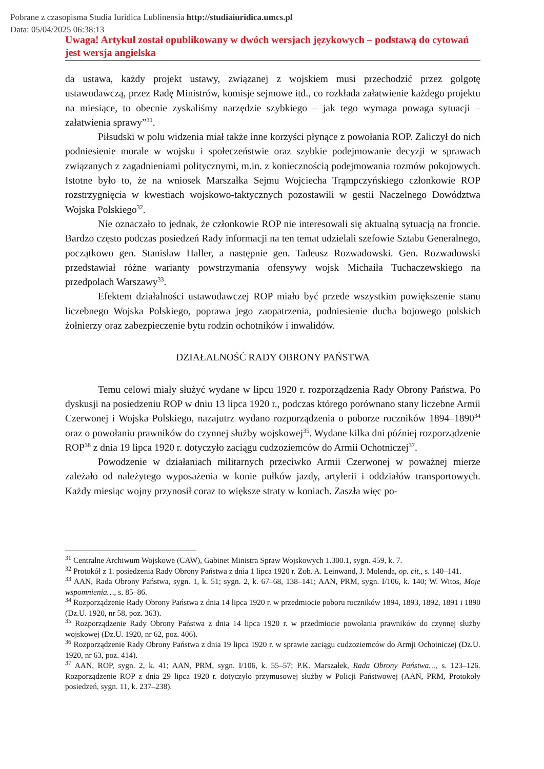Pobrane z czasopisma Studia Iuridica Lublinensia http://studiaiuridica.umcs.pl
Data: 05/04/2025 06:38:13
Uwaga! Artykuł został opublikowany w dwóch wersjach językowych – podstawą do cytowań jest wersja angielska
da ustawa, każdy projekt ustawy, związanej z wojskiem musi przechodzić przez golgotę ustawodawczą, przez Radę Ministrów, komisje sejmowe itd., co rozkłada załatwienie każdego projektu na miesiące, to obecnie zyskaliśmy narzędzie szybkiego – jak tego wymaga powaga sytuacji – załatwienia sprawy”<sup>31</sup>.
Piłsudski w polu widzenia miał także inne korzyści płynące z powołania ROP. Zaliczył do nich podniesienie morale w wojsku i społeczeństwie oraz szybkie podejmowanie decyzji w sprawach związanych z zagadnieniami politycznymi, m.in. z koniecznością podejmowania rozmów pokojowych. Istotne było to, że na wniosek Marszałka Sejmu Wojciecha Trąmpczyńskiego członkowie ROP rozstrzygnięcia w kwestiach wojskowo-taktycznych pozostawili w gestii Naczelnego Dowództwa Wojska Polskiego<sup>32</sup>.
Nie oznaczało to jednak, że członkowie ROP nie interesowali się aktualną sytuacją na froncie. Bardzo często podczas posiedzeń Rady informacji na ten temat udzielali szefowie Sztabu Generalnego, początkowo gen. Stanisław Haller, a następnie gen. Tadeusz Rozwadowski. Gen. Rozwadowski przedstawiał różne warianty powstrzymania ofensywy wojsk Michaiła Tuchaczewskiego na przedpolach Warszawy<sup>33</sup>.
Efektem działalności ustawodawczej ROP miało być przede wszystkim powiększenie stanu liczebnego Wojska Polskiego, poprawa jego zaopatrzenia, podniesienie ducha bojowego polskich żołnierzy oraz zabezpieczenie bytu rodzin ochotników i inwalidów.
DZIAŁALNOŚĆ RADY OBRONY PAŃSTWA
Temu celowi miały służyć wydane w lipcu 1920 r. rozporządzenia Rady Obrony Państwa. Po dyskusji na posiedzeniu ROP w dniu 13 lipca 1920 r., podczas którego porównano stany liczebne Armii Czerwonej i Wojska Polskiego, nazajutrz wydano rozporządzenia o poborze roczników 1894–1890<sup>34</sup> oraz o powołaniu prawników do czynnej służby wojskowej<sup>35</sup>. Wydane kilka dni później rozporządzenie ROP<sup>36</sup> z dnia 19 lipca 1920 r. dotyczyło zaciągu cudzoziemców do Armii Ochotniczej<sup>37</sup>.
Powodzenie w działaniach militarnych przeciwko Armii Czerwonej w poważnej mierze zależało od należytego wyposażenia w konie pułków jazdy, artylerii i oddziałów transportowych. Każdy miesiąc wojny przynosił coraz to większe straty w koniach. Zaszła więc po-
<sup>31</sup> Centralne Archiwum Wojskowe (CAW), Gabinet Ministra Spraw Wojskowych 1.300.1, sygn. 459, k. 7.
<sup>32</sup> Protokół z 1. posiedzenia Rady Obrony Państwa z dnia 1 lipca 1920 r. Zob. A. Leinwand, J. Molenda, op. cit., s. 140–141.
<sup>33</sup> AAN, Rada Obrony Państwa, sygn. 1, k. 51; sygn. 2, k. 67–68, 138–141; AAN, PRM, sygn. I/106, k. 140; W. Witos, Moje wspomnienia…, s. 85–86.
<sup>34</sup> Rozporządzenie Rady Obrony Państwa z dnia 14 lipca 1920 r. w przedmiocie poboru roczników 1894, 1893, 1892, 1891 i 1890 (Dz.U. 1920, nr 58, poz. 363).
<sup>35</sup> Rozporządzenie Rady Obrony Państwa z dnia 14 lipca 1920 r. w przedmiocie powołania prawników do czynnej służby wojskowej (Dz.U. 1920, nr 62, poz. 406).
<sup>36</sup> Rozporządzenie Rady Obrony Państwa z dnia 19 lipca 1920 r. w sprawie zaciągu cudzoziemców do Armji Ochotniczej (Dz.U. 1920, nr 63, poz. 414).
<sup>37</sup> AAN, ROP, sygn. 2, k. 41; AAN, PRM, sygn. I/106, k. 55–57; P.K. Marszałek, Rada Obrony Państwa…, s. 123–126. Rozporządzenie ROP z dnia 29 lipca 1920 r. dotyczyło przymusowej służby w Policji Państwowej (AAN, PRM, Protokoły posiedzeń, sygn. 11, k. 237–238).